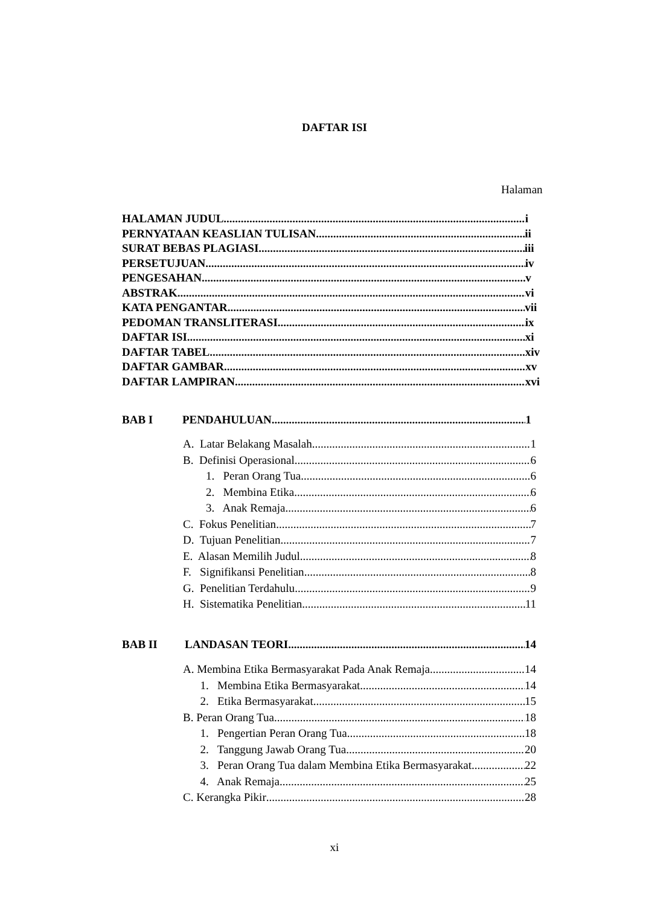DAFTAR ISI
Halaman
HALAMAN JUDUL i
PERNYATAAN KEASLIAN TULISAN ii
SURAT BEBAS PLAGIASI iii
PERSETUJUAN iv
PENGESAHAN v
ABSTRAK vi
KATA PENGANTAR vii
PEDOMAN TRANSLITERASI ix
DAFTAR ISI xi
DAFTAR TABEL xiv
DAFTAR GAMBAR xv
DAFTAR LAMPIRAN xvi
BAB I PENDAHULUAN 1
A. Latar Belakang Masalah 1
B. Definisi Operasional 6
1. Peran Orang Tua 6
2. Membina Etika 6
3. Anak Remaja 6
C. Fokus Penelitian 7
D. Tujuan Penelitian 7
E. Alasan Memilih Judul 8
F. Signifikansi Penelitian 8
G. Penelitian Terdahulu 9
H. Sistematika Penelitian 11
BAB II LANDASAN TEORI 14
A. Membina Etika Bermasyarakat Pada Anak Remaja 14
1. Membina Etika Bermasyarakat 14
2. Etika Bermasyarakat 15
B. Peran Orang Tua 18
1. Pengertian Peran Orang Tua 18
2. Tanggung Jawab Orang Tua 20
3. Peran Orang Tua dalam Membina Etika Bermasyarakat 22
4. Anak Remaja 25
C. Kerangka Pikir 28
xi